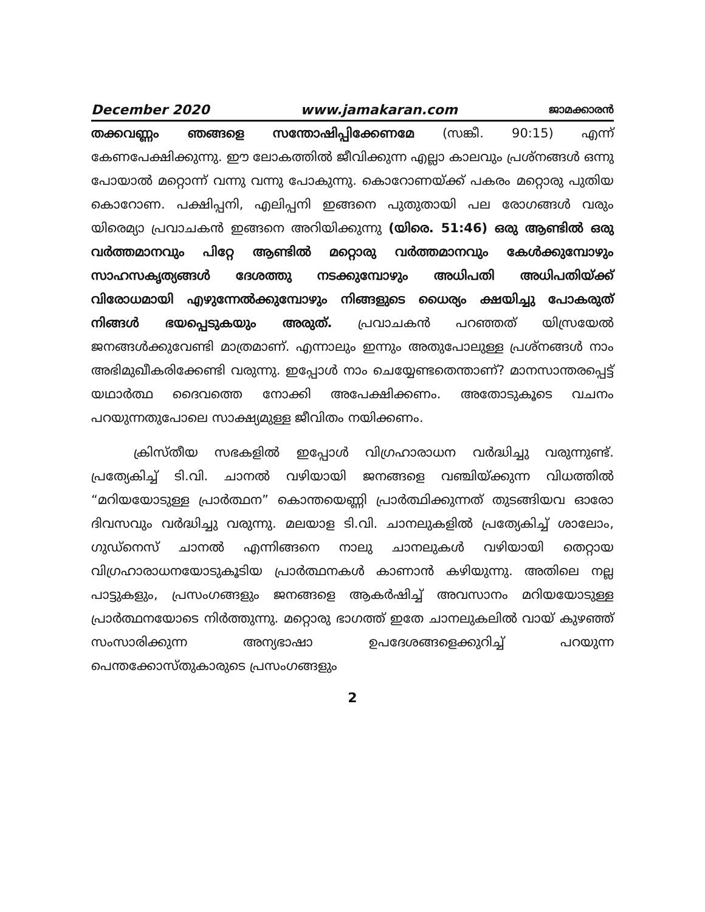December 2020 www.jamakaran.com ജാമക്കാരൻ
തക്കവണ്ണം ഞങ്ങളെ സന്തോഷിപ്പിക്കേണമേ (സങ്കീ. 90:15) എന്ന് കേണപേക്ഷിക്കുന്നു. ഈ ലോകത്തിൽ ജീവിക്കുന്ന എല്ലാ കാലവും പ്രശ്നങ്ങൾ ഒന്നു പോയാൽ മറ്റൊന്ന് വന്നു വന്നു പോകുന്നു. കൊറോണയ്ക്ക് പകരം മറ്റൊരു പുതിയ കൊറോണ. പക്ഷിപ്പനി, എലിപ്പനി ഇങ്ങനെ പുതുതായി പല രോഗങ്ങൾ വരും യിരെമ്യാ പ്രവാചകൻ ഇങ്ങനെ അറിയിക്കുന്നു (യിരെ. 51:46) ഒരു ആണ്ടിൽ ഒരു വർത്തമാനവും പിറ്റേ ആണ്ടിൽ മറ്റൊരു വർത്തമാനവും കേൾക്കുമ്പോഴും സാഹസകൃത്യങ്ങൾ ദേശത്തു നടക്കുമ്പോഴും അധിപതി അധിപതിയ്ക്ക് വിരോധമായി എഴുന്നേൽക്കുമ്പോഴും നിങ്ങളുടെ ധൈര്യം ക്ഷയിച്ചു പോകരുത് നിങ്ങൾ ഭയപ്പെടുകയും അരുത്. പ്രവാചകൻ പറഞ്ഞത് യിസ്രയേൽ ജനങ്ങൾക്കുവേണ്ടി മാത്രമാണ്. എന്നാലും ഇന്നും അതുപോലുള്ള പ്രശ്നങ്ങൾ നാം അഭിമുഖീകരിക്കേണ്ടി വരുന്നു. ഇപ്പോൾ നാം ചെയ്യേണ്ടതെന്താണ്? മാനസാന്തരപ്പെട്ട് യഥാർത്ഥ ദൈവത്തെ നോക്കി അപേക്ഷിക്കണം. അതോടുകൂടെ വചനം പറയുന്നതുപോലെ സാക്ഷ്യമുള്ള ജീവിതം നയിക്കണം.
ക്രിസ്തീയ സഭകളിൽ ഇപ്പോൾ വിഗ്രഹാരാധന വർദ്ധിച്ചു വരുന്നുണ്ട്. പ്രത്യേകിച്ച് ടി.വി. ചാനൽ വഴിയായി ജനങ്ങളെ വഞ്ചിയ്ക്കുന്ന വിധത്തിൽ “മറിയയോടുള്ള പ്രാർത്ഥന” കൊന്തയെണ്ണി പ്രാർത്ഥിക്കുന്നത് തുടങ്ങിയവ ഓരോ ദിവസവും വർദ്ധിച്ചു വരുന്നു. മലയാള ടി.വി. ചാനലുകളിൽ പ്രത്യേകിച്ച് ശാലോം, ഗുഡ്നെസ് ചാനൽ എന്നിങ്ങനെ നാലു ചാനലുകൾ വഴിയായി തെറ്റായ വിഗ്രഹാരാധനയോടുകൂടിയ പ്രാർത്ഥനകൾ കാണാൻ കഴിയുന്നു. അതിലെ നല്ല പാട്ടുകളും, പ്രസംഗങ്ങളും ജനങ്ങളെ ആകർഷിച്ച് അവസാനം മറിയയോടുള്ള പ്രാർത്ഥനയോടെ നിർത്തുന്നു. മറ്റൊരു ഭാഗത്ത് ഇതേ ചാനലുകലിൽ വായ് കുഴഞ്ഞ് സംസാരിക്കുന്ന അന്യഭാഷാ ഉപദേശങ്ങളെക്കുറിച്ച് പറയുന്ന പെന്തക്കോസ്തുകാരുടെ പ്രസംഗങ്ങളും
2